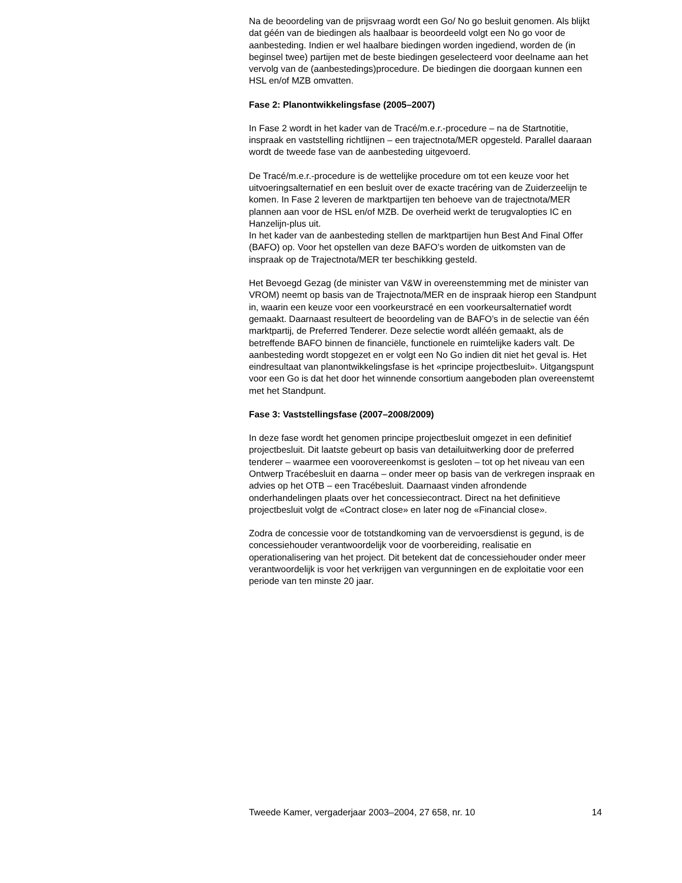Na de beoordeling van de prijsvraag wordt een Go/ No go besluit genomen. Als blijkt dat géén van de biedingen als haalbaar is beoordeeld volgt een No go voor de aanbesteding. Indien er wel haalbare biedingen worden ingediend, worden de (in beginsel twee) partijen met de beste biedingen geselecteerd voor deelname aan het vervolg van de (aanbestedings)procedure. De biedingen die doorgaan kunnen een HSL en/of MZB omvatten.
Fase 2: Planontwikkelingsfase (2005–2007)
In Fase 2 wordt in het kader van de Tracé/m.e.r.-procedure – na de Startnotitie, inspraak en vaststelling richtlijnen – een trajectnota/MER opgesteld. Parallel daaraan wordt de tweede fase van de aanbesteding uitgevoerd.
De Tracé/m.e.r.-procedure is de wettelijke procedure om tot een keuze voor het uitvoeringsalternatief en een besluit over de exacte tracéring van de Zuiderzeelijn te komen. In Fase 2 leveren de marktpartijen ten behoeve van de trajectnota/MER plannen aan voor de HSL en/of MZB. De overheid werkt de terugvalopties IC en Hanzelijn-plus uit.
In het kader van de aanbesteding stellen de marktpartijen hun Best And Final Offer (BAFO) op. Voor het opstellen van deze BAFO’s worden de uitkomsten van de inspraak op de Trajectnota/MER ter beschikking gesteld.
Het Bevoegd Gezag (de minister van V&W in overeenstemming met de minister van VROM) neemt op basis van de Trajectnota/MER en de inspraak hierop een Standpunt in, waarin een keuze voor een voorkeurstracé en een voorkeursalternatief wordt gemaakt. Daarnaast resulteert de beoordeling van de BAFO’s in de selectie van één marktpartij, de Preferred Tenderer. Deze selectie wordt alléén gemaakt, als de betreffende BAFO binnen de financiële, functionele en ruimtelijke kaders valt. De aanbesteding wordt stopgezet en er volgt een No Go indien dit niet het geval is. Het eindresultaat van planontwikkelingsfase is het «principe projectbesluit». Uitgangspunt voor een Go is dat het door het winnende consortium aangeboden plan overeenstemt met het Standpunt.
Fase 3: Vaststellingsfase (2007–2008/2009)
In deze fase wordt het genomen principe projectbesluit omgezet in een definitief projectbesluit. Dit laatste gebeurt op basis van detailuitwerking door de preferred tenderer – waarmee een voorovereenkomst is gesloten – tot op het niveau van een Ontwerp Tracébesluit en daarna – onder meer op basis van de verkregen inspraak en advies op het OTB – een Tracébesluit. Daarnaast vinden afrondende onderhandelingen plaats over het concessiecontract. Direct na het definitieve projectbesluit volgt de «Contract close» en later nog de «Financial close».
Zodra de concessie voor de totstandkoming van de vervoersdienst is gegund, is de concessiehouder verantwoordelijk voor de voorbereiding, realisatie en operationalisering van het project. Dit betekent dat de concessiehouder onder meer verantwoordelijk is voor het verkrijgen van vergunningen en de exploitatie voor een periode van ten minste 20 jaar.
Tweede Kamer, vergaderjaar 2003–2004, 27 658, nr. 10 14